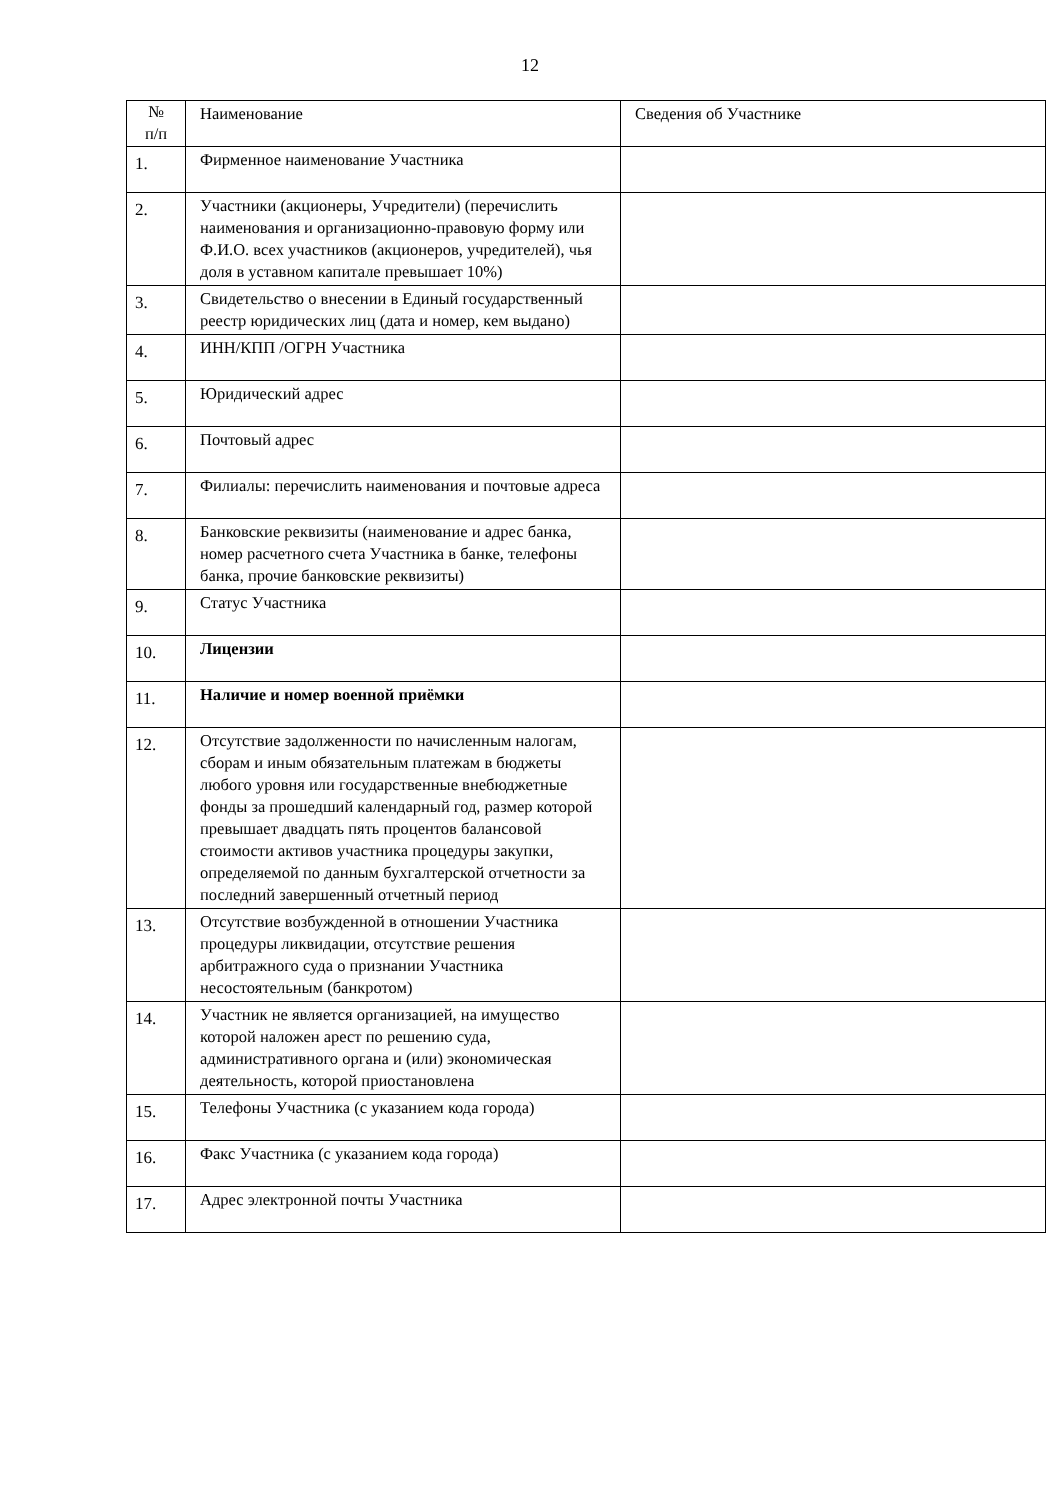12
| № п/п | Наименование | Сведения об Участнике |
| --- | --- | --- |
| 1. | Фирменное наименование Участника | |
| 2. | Участники (акционеры, Учредители) (перечислить наименования и организационно-правовую форму или Ф.И.О. всех участников (акционеров, учредителей), чья доля в уставном капитале превышает 10%) | |
| 3. | Свидетельство о внесении в Единый государственный реестр юридических лиц (дата и номер, кем выдано) | |
| 4. | ИНН/КПП /ОГРН Участника | |
| 5. | Юридический адрес | |
| 6. | Почтовый адрес | |
| 7. | Филиалы: перечислить наименования и почтовые адреса | |
| 8. | Банковские реквизиты (наименование и адрес банка, номер расчетного счета Участника в банке, телефоны банка, прочие банковские реквизиты) | |
| 9. | Статус Участника | |
| 10. | Лицензии | |
| 11. | Наличие и номер военной приёмки | |
| 12. | Отсутствие задолженности по начисленным налогам, сборам и иным обязательным платежам в бюджеты любого уровня или государственные внебюджетные фонды за прошедший календарный год, размер которой превышает двадцать пять процентов балансовой стоимости активов участника процедуры закупки, определяемой по данным бухгалтерской отчетности за последний завершенный отчетный период | |
| 13. | Отсутствие возбужденной в отношении Участника процедуры ликвидации, отсутствие решения арбитражного суда о признании Участника несостоятельным (банкротом) | |
| 14. | Участник не является организацией, на имущество которой наложен арест по решению суда, административного органа и (или) экономическая деятельность, которой приостановлена | |
| 15. | Телефоны Участника (с указанием кода города) | |
| 16. | Факс Участника (с указанием кода города) | |
| 17. | Адрес электронной почты Участника | |